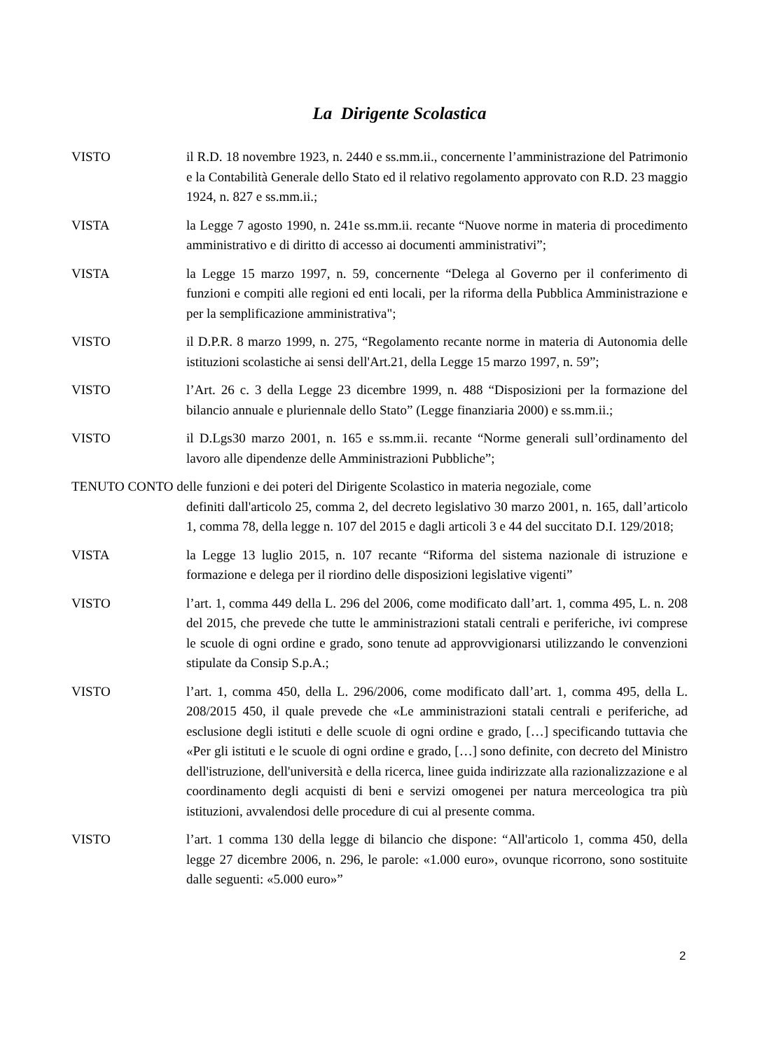La Dirigente Scolastica
VISTO il R.D. 18 novembre 1923, n. 2440 e ss.mm.ii., concernente l’amministrazione del Patrimonio e la Contabilità Generale dello Stato ed il relativo regolamento approvato con R.D. 23 maggio 1924, n. 827 e ss.mm.ii.;
VISTA la Legge 7 agosto 1990, n. 241e ss.mm.ii. recante “Nuove norme in materia di procedimento amministrativo e di diritto di accesso ai documenti amministrativi”;
VISTA la Legge 15 marzo 1997, n. 59, concernente “Delega al Governo per il conferimento di funzioni e compiti alle regioni ed enti locali, per la riforma della Pubblica Amministrazione e per la semplificazione amministrativa";
VISTO il D.P.R. 8 marzo 1999, n. 275, “Regolamento recante norme in materia di Autonomia delle istituzioni scolastiche ai sensi dell'Art.21, della Legge 15 marzo 1997, n. 59”;
VISTO l’Art. 26 c. 3 della Legge 23 dicembre 1999, n. 488 “Disposizioni per la formazione del bilancio annuale e pluriennale dello Stato” (Legge finanziaria 2000) e ss.mm.ii.;
VISTO il D.Lgs30 marzo 2001, n. 165 e ss.mm.ii. recante “Norme generali sull’ordinamento del lavoro alle dipendenze delle Amministrazioni Pubbliche”;
TENUTO CONTO delle funzioni e dei poteri del Dirigente Scolastico in materia negoziale, come
definiti dall'articolo 25, comma 2, del decreto legislativo 30 marzo 2001, n. 165, dall’articolo 1, comma 78, della legge n. 107 del 2015 e dagli articoli 3 e 44 del succitato D.I. 129/2018;
VISTA la Legge 13 luglio 2015, n. 107 recante “Riforma del sistema nazionale di istruzione e formazione e delega per il riordino delle disposizioni legislative vigenti”
VISTO l’art. 1, comma 449 della L. 296 del 2006, come modificato dall’art. 1, comma 495, L. n. 208 del 2015, che prevede che tutte le amministrazioni statali centrali e periferiche, ivi comprese le scuole di ogni ordine e grado, sono tenute ad approvvigionarsi utilizzando le convenzioni stipulate da Consip S.p.A.;
VISTO l’art. 1, comma 450, della L. 296/2006, come modificato dall’art. 1, comma 495, della L. 208/2015 450, il quale prevede che «Le amministrazioni statali centrali e periferiche, ad esclusione degli istituti e delle scuole di ogni ordine e grado, […] specificando tuttavia che «Per gli istituti e le scuole di ogni ordine e grado, […] sono definite, con decreto del Ministro dell'istruzione, dell'università e della ricerca, linee guida indirizzate alla razionalizzazione e al coordinamento degli acquisti di beni e servizi omogenei per natura merceologica tra più istituzioni, avvalendosi delle procedure di cui al presente comma.
VISTO l’art. 1 comma 130 della legge di bilancio che dispone: “All'articolo 1, comma 450, della legge 27 dicembre 2006, n. 296, le parole: «1.000 euro», ovunque ricorrono, sono sostituite dalle seguenti: «5.000 euro»”
2